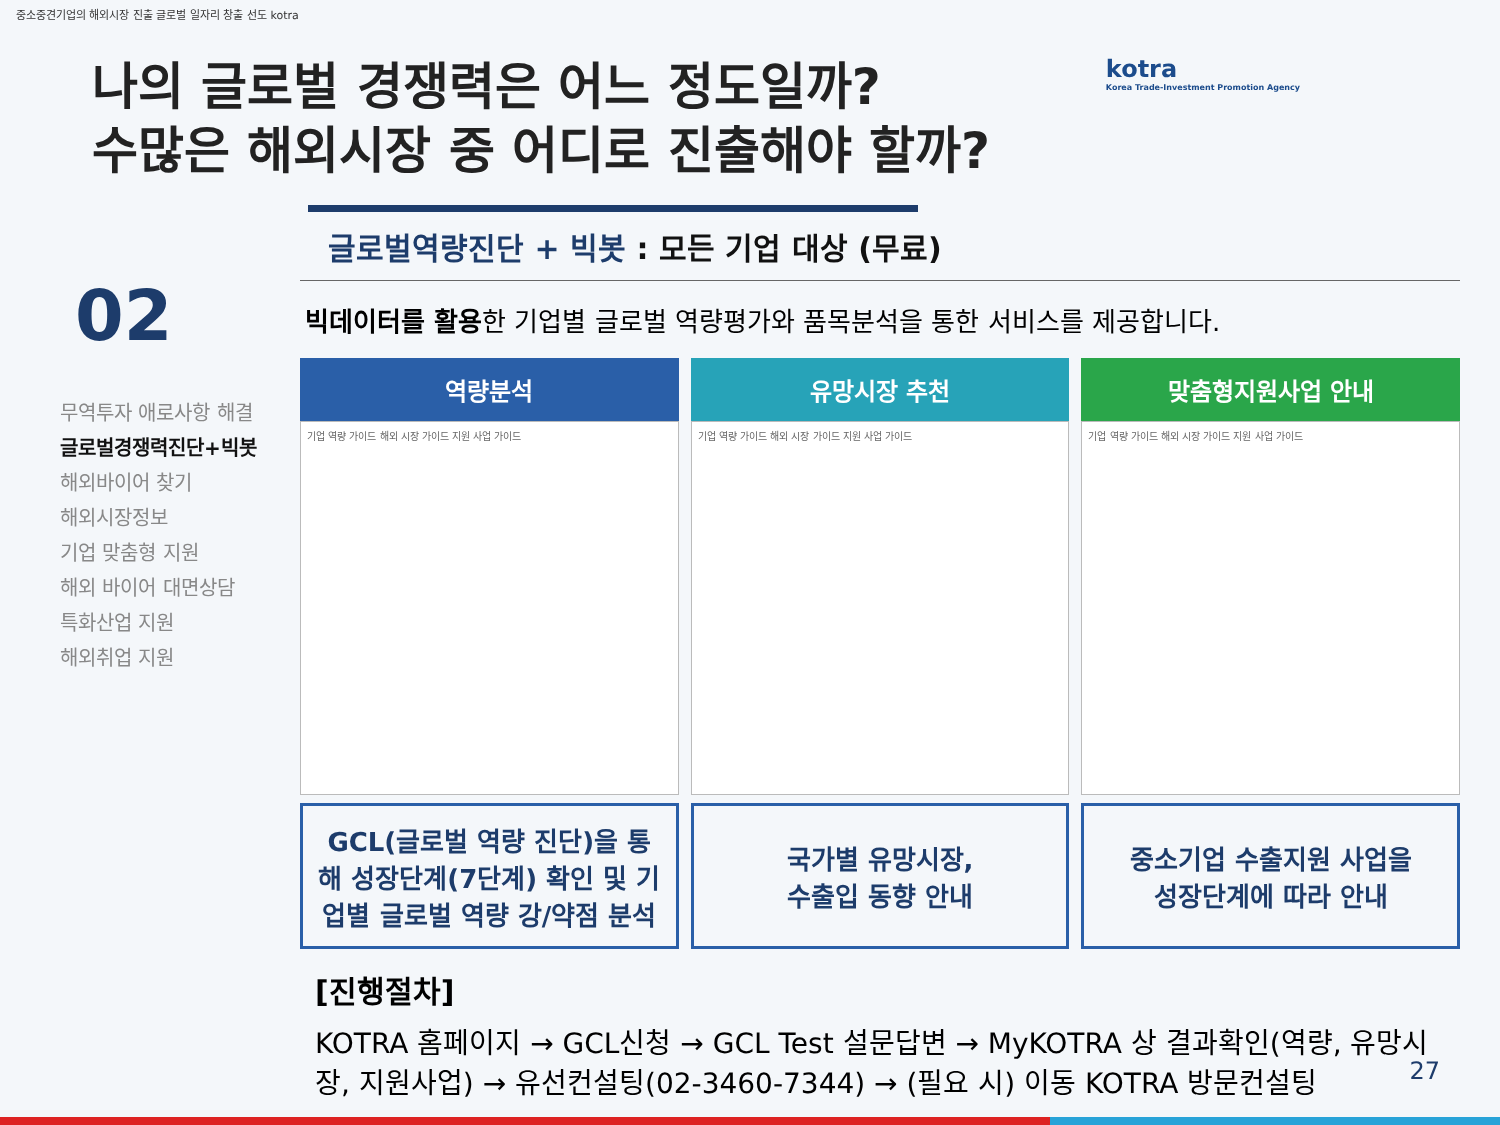중소중견기업의 해외시장 진출 글로벌 일자리 창출 선도 kotra
나의 글로벌 경쟁력은 어느 정도일까?
수많은 해외시장 중 어디로 진출해야 할까?
kotra
Korea Trade-Investment Promotion Agency
02
무역투자 애로사항 해결
글로벌경쟁력진단+빅봇
해외바이어 찾기
해외시장정보
기업 맞춤형 지원
해외 바이어 대면상담
특화산업 지원
해외취업 지원
글로벌역량진단 + 빅봇 : 모든 기업 대상 (무료)
빅데이터를 활용한 기업별 글로벌 역량평가와 품목분석을 통한 서비스를 제공합니다.
역량분석
기업 역량 가이드 해외 시장 가이드 지원 사업 가이드
GCL(글로벌 역량 진단)을 통해 성장단계(7단계) 확인 및 기업별 글로벌 역량 강/약점 분석
유망시장 추천
기업 역량 가이드 해외 시장 가이드 지원 사업 가이드
국가별 유망시장,
수출입 동향 안내
맞춤형지원사업 안내
기업 역량 가이드 해외 시장 가이드 지원 사업 가이드
중소기업 수출지원 사업을
성장단계에 따라 안내
[진행절차]
KOTRA 홈페이지 → GCL신청 → GCL Test 설문답변 → MyKOTRA 상 결과확인(역량, 유망시장, 지원사업) → 유선컨설팅(02-3460-7344) → (필요 시) 이동 KOTRA 방문컨설팅
27